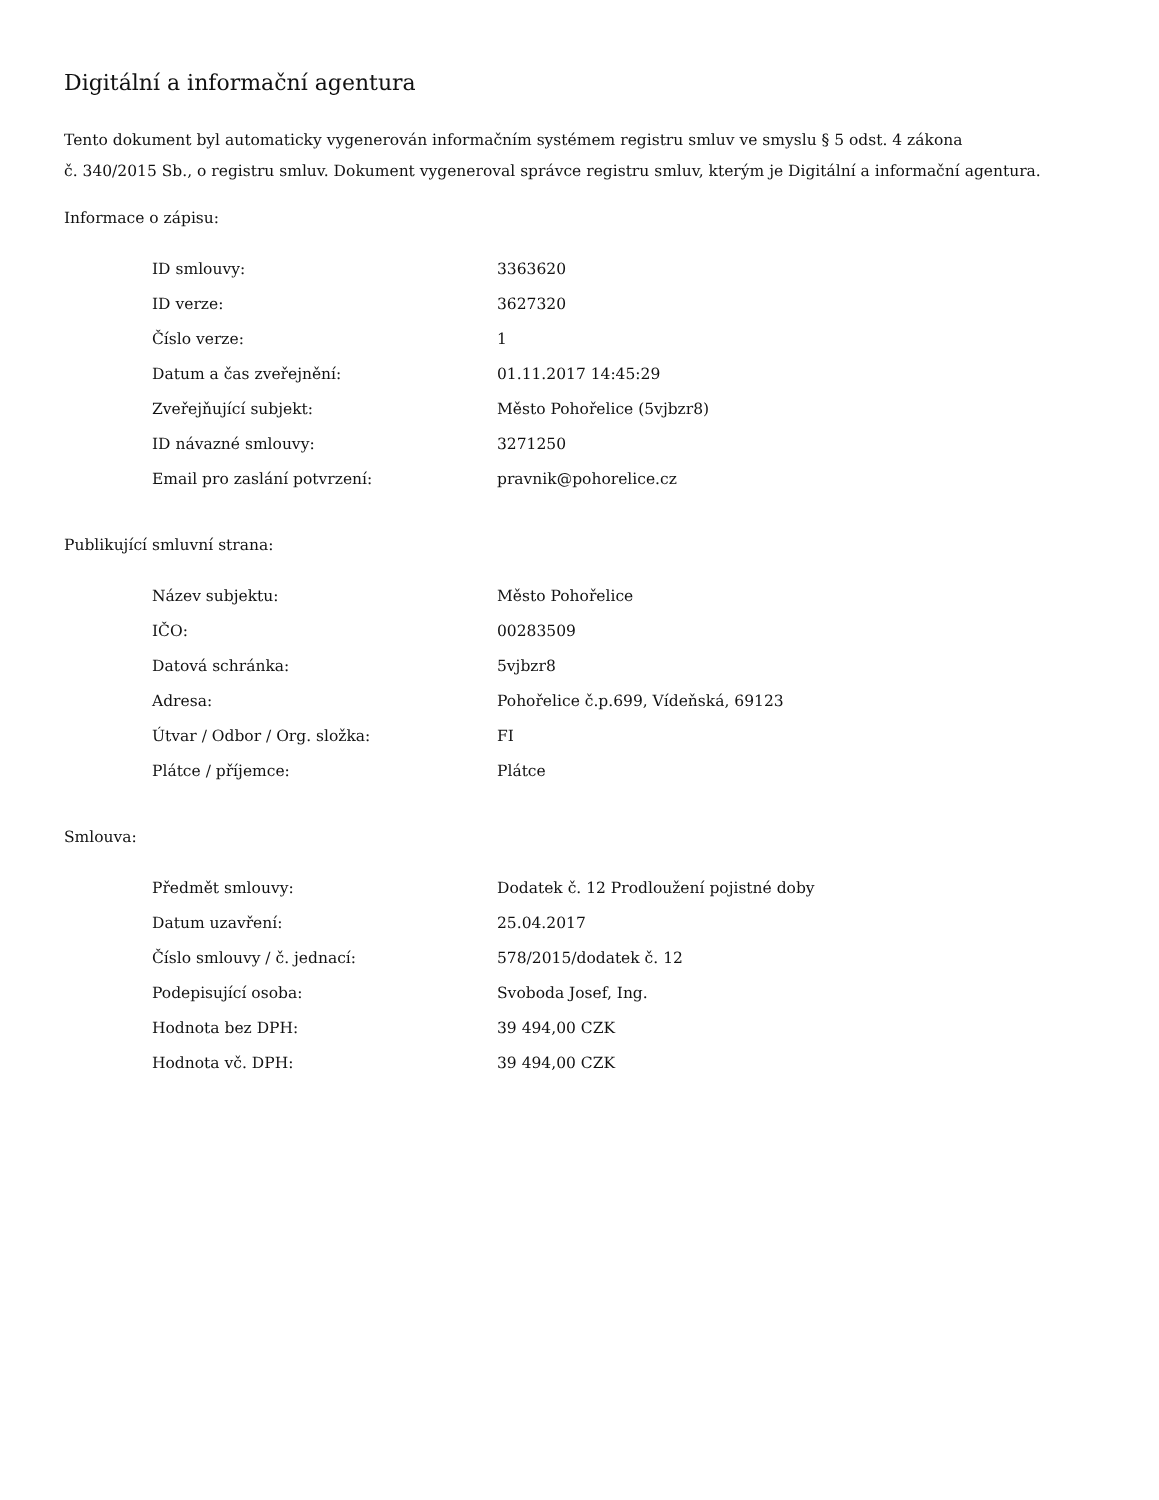Digitální a informační agentura
Tento dokument byl automaticky vygenerován informačním systémem registru smluv ve smyslu § 5 odst. 4 zákona
č. 340/2015 Sb., o registru smluv. Dokument vygeneroval správce registru smluv, kterým je Digitální a informační agentura.
Informace o zápisu:
| ID smlouvy: | 3363620 |
| ID verze: | 3627320 |
| Číslo verze: | 1 |
| Datum a čas zveřejnění: | 01.11.2017 14:45:29 |
| Zveřejňující subjekt: | Město Pohořelice (5vjbzr8) |
| ID návazné smlouvy: | 3271250 |
| Email pro zaslání potvrzení: | pravnik@pohorelice.cz |
Publikující smluvní strana:
| Název subjektu: | Město Pohořelice |
| IČO: | 00283509 |
| Datová schránka: | 5vjbzr8 |
| Adresa: | Pohořelice č.p.699, Vídeňská, 69123 |
| Útvar / Odbor / Org. složka: | FI |
| Plátce / příjemce: | Plátce |
Smlouva:
| Předmět smlouvy: | Dodatek č. 12 Prodloužení pojistné doby |
| Datum uzavření: | 25.04.2017 |
| Číslo smlouvy / č. jednací: | 578/2015/dodatek č. 12 |
| Podepisující osoba: | Svoboda Josef, Ing. |
| Hodnota bez DPH: | 39 494,00 CZK |
| Hodnota vč. DPH: | 39 494,00 CZK |